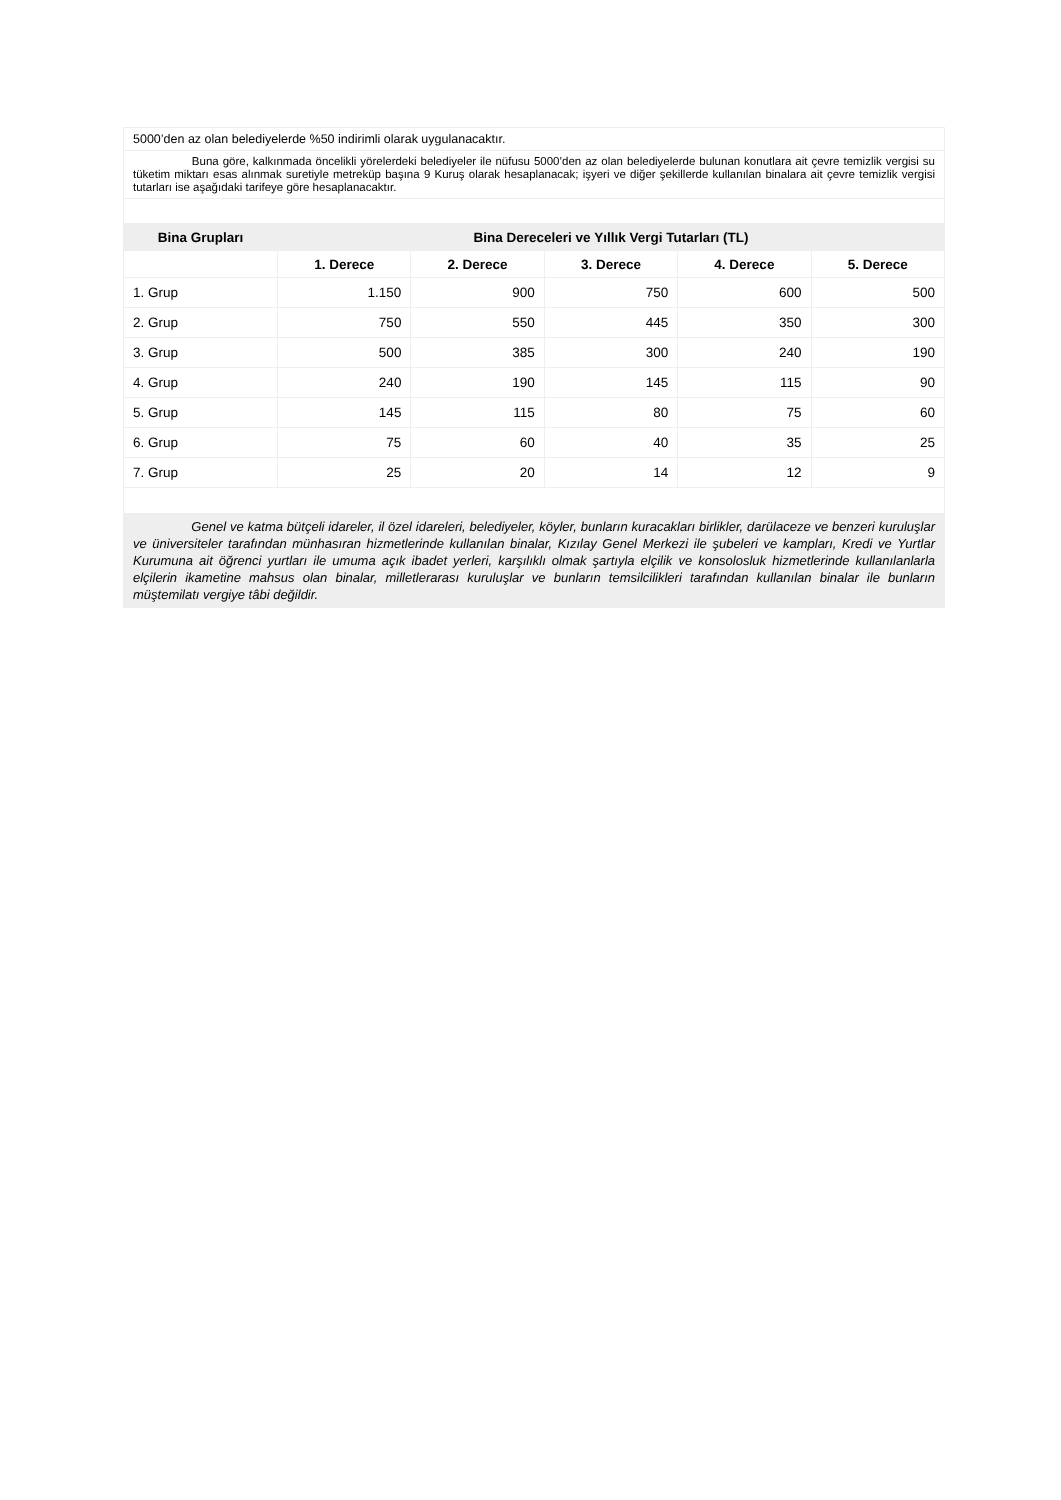| 5000’den az olan belediyelerde %50 indirimli olarak uygulanacaktır. | | | | | |
| Buna göre, kalkınmada öncelikli yörelerdeki belediyeler ile nüfusu 5000’den az olan belediyelerde bulunan konutlara ait çevre temizlik vergisi su tüketim miktarı esas alınmak suretiyle metreküp başına 9 Kuruş olarak hesaplanacak; işyeri ve diğer şekillerde kullanılan binalara ait çevre temizlik vergisi tutarları ise aşağıdaki tarifeye göre hesaplanacaktır. | | | | | |
| Bina Grupları | Bina Dereceleri ve Yıllık Vergi Tutarları (TL) | | | | |
| | 1. Derece | 2. Derece | 3. Derece | 4. Derece | 5. Derece |
| 1. Grup | 1.150 | 900 | 750 | 600 | 500 |
| 2. Grup | 750 | 550 | 445 | 350 | 300 |
| 3. Grup | 500 | 385 | 300 | 240 | 190 |
| 4. Grup | 240 | 190 | 145 | 115 | 90 |
| 5. Grup | 145 | 115 | 80 | 75 | 60 |
| 6. Grup | 75 | 60 | 40 | 35 | 25 |
| 7. Grup | 25 | 20 | 14 | 12 | 9 |
| Genel ve katma bütçeli idareler, il özel idareleri, belediyeler, köyler, bunların kuracakları birlikler, darülaceze ve benzeri kuruluşlar ve üniversiteler tarafından münhasıran hizmetlerinde kullanılan binalar, Kızılay Genel Merkezi ile şubeleri ve kampları, Kredi ve Yurtlar Kurumuna ait öğrenci yurtları ile umuma açık ibadet yerleri, karşılıklı olmak şartıyla elçilik ve konsolosluk hizmetlerinde kullanılanlarla elçilerin ikametine mahsus olan binalar, milletlerarası kuruluşlar ve bunların temsilcilikleri tarafından kullanılan binalar ile bunların müştemilatı vergiye tâbi değildir. | | | | | |